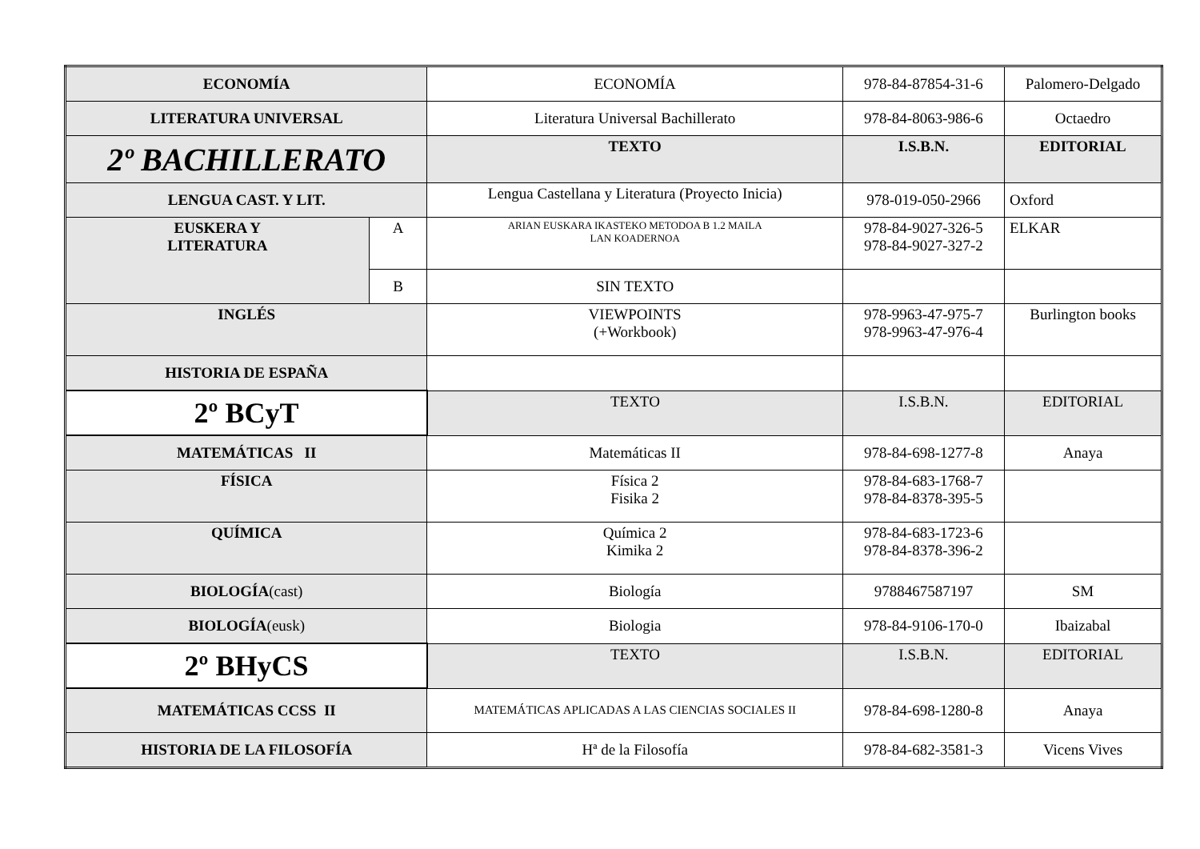| ECONOMÍA | | ECONOMÍA | 978-84-87854-31-6 | Palomero-Delgado |
| LITERATURA UNIVERSAL | | Literatura Universal Bachillerato | 978-84-8063-986-6 | Octaedro |
| 2º BACHILLERATO | | TEXTO | I.S.B.N. | EDITORIAL |
| LENGUA CAST. Y LIT. | | Lengua Castellana y Literatura (Proyecto Inicia) | 978-019-050-2966 | Oxford |
| EUSKERA Y LITERATURA | A | ARIAN EUSKARA IKASTEKO METODOA B 1.2 MAILA LAN KOADERNOA | 978-84-9027-326-5 978-84-9027-327-2 | ELKAR |
| | B | SIN TEXTO | | |
| INGLÉS | | VIEWPOINTS (+Workbook) | 978-9963-47-975-7 978-9963-47-976-4 | Burlington books |
| HISTORIA DE ESPAÑA | | | | |
| 2º BCyT | | TEXTO | I.S.B.N. | EDITORIAL |
| MATEMÁTICAS II | | Matemáticas II | 978-84-698-1277-8 | Anaya |
| FÍSICA | | Física 2 Fisika 2 | 978-84-683-1768-7 978-84-8378-395-5 | |
| QUÍMICA | | Química 2 Kimika 2 | 978-84-683-1723-6 978-84-8378-396-2 | |
| BIOLOGÍA (cast) | | Biología | 9788467587197 | SM |
| BIOLOGÍA (eusk) | | Biologia | 978-84-9106-170-0 | Ibaizabal |
| 2º BHyCS | | TEXTO | I.S.B.N. | EDITORIAL |
| MATEMÁTICAS CCSS II | | MATEMÁTICAS APLICADAS A LAS CIENCIAS SOCIALES II | 978-84-698-1280-8 | Anaya |
| HISTORIA DE LA FILOSOFÍA | | Hª de la Filosofía | 978-84-682-3581-3 | Vicens Vives |